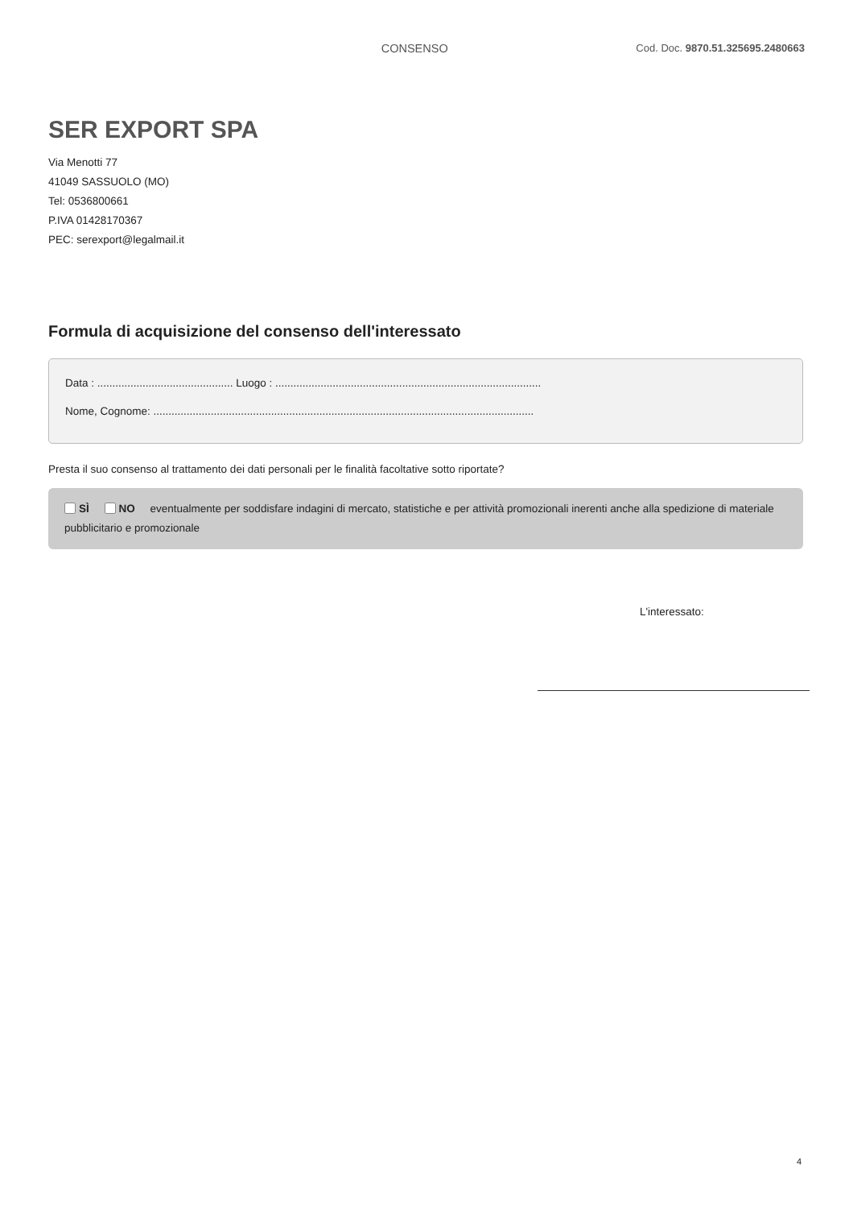CONSENSO Cod. Doc. 9870.51.325695.2480663
SER EXPORT SPA
Via Menotti 77
41049 SASSUOLO (MO)
Tel: 0536800661
P.IVA 01428170367
PEC: serexport@legalmail.it
Formula di acquisizione del consenso dell'interessato
Data : ............................................. Luogo : ........................................................................................
Nome, Cognome: ..............................................................................................................................
Presta il suo consenso al trattamento dei dati personali per le finalità facoltative sotto riportate?
SÌ NO eventualmente per soddisfare indagini di mercato, statistiche e per attività promozionali inerenti anche alla spedizione di materiale pubblicitario e promozionale
L'interessato:
4